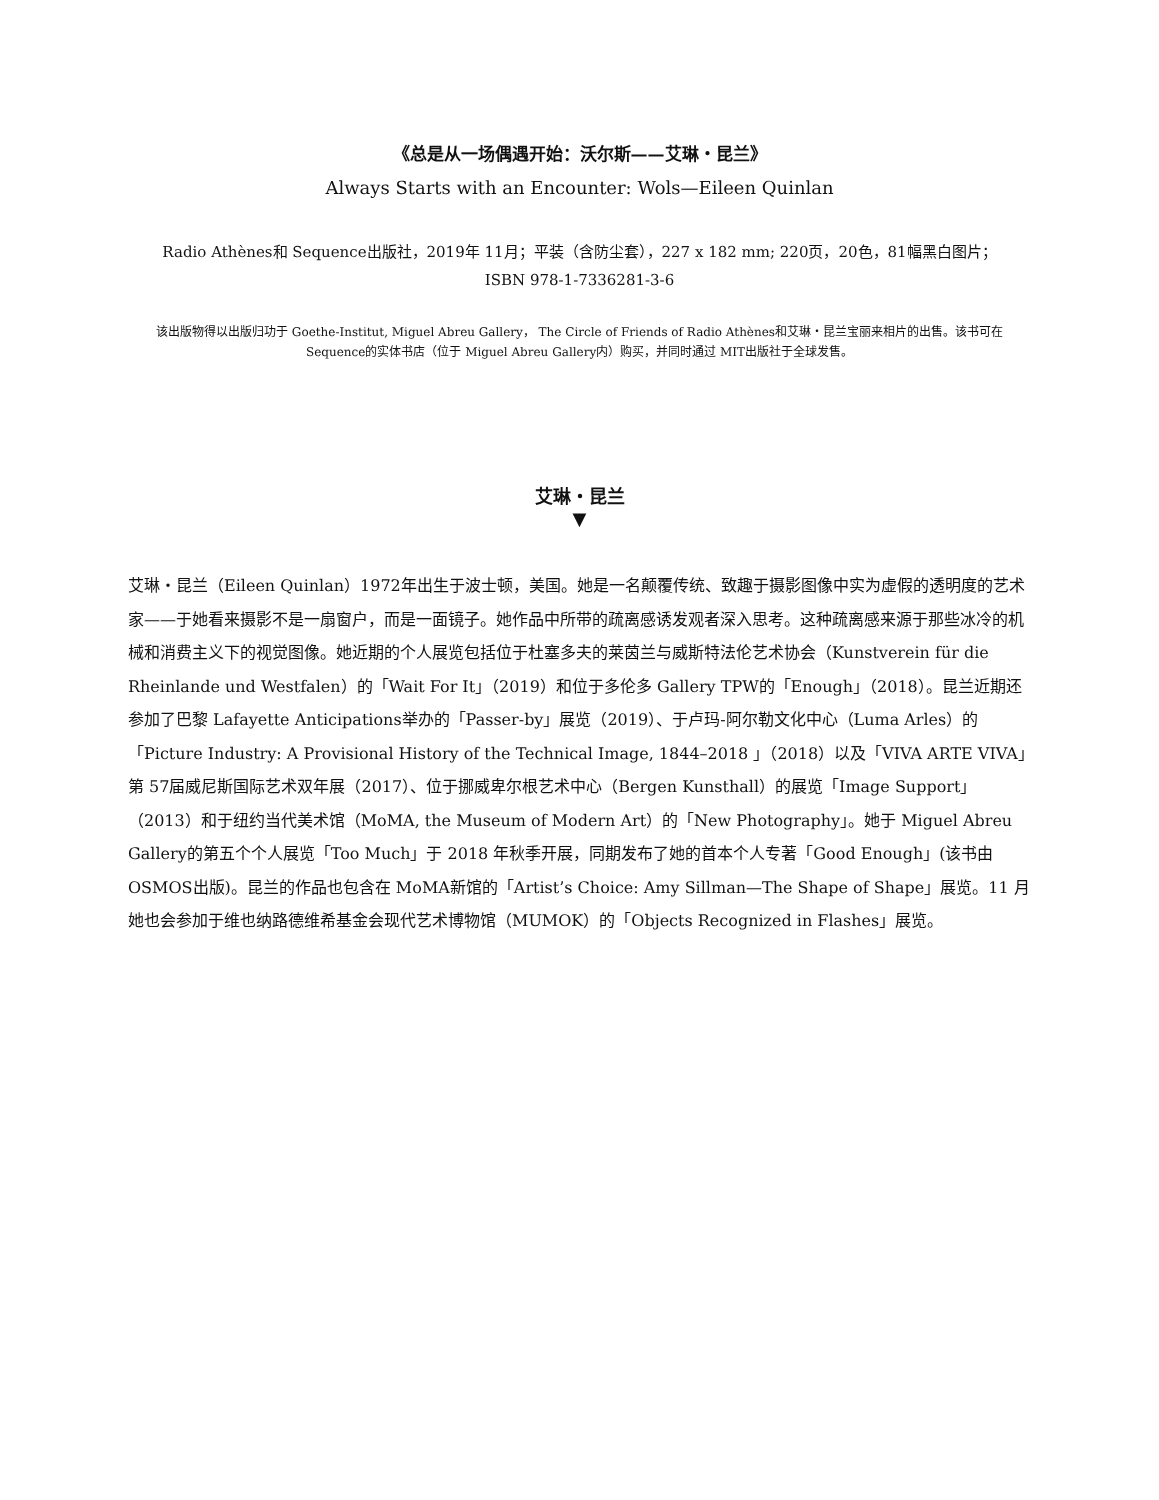《总是从一场偶遇开始：沃尔斯——艾琳・昆兰》
Always Starts with an Encounter: Wols—Eileen Quinlan
Radio Athènes和 Sequence出版社，2019年 11月；平装（含防尘套），227 x 182 mm; 220页，20色，81幅黑白图片；ISBN 978-1-7336281-3-6
该出版物得以出版归功于 Goethe-Institut, Miguel Abreu Gallery， The Circle of Friends of Radio Athènes和艾琳・昆兰宝丽来相片的出售。该书可在 Sequence的实体书店（位于 Miguel Abreu Gallery内）购买，并同时通过 MIT出版社于全球发售。
艾琳・昆兰
▼
艾琳・昆兰（Eileen Quinlan）1972年出生于波士顿，美国。她是一名颠覆传统、致趣于摄影图像中实为虚假的透明度的艺术家——于她看来摄影不是一扇窗户，而是一面镜子。她作品中所带的疏离感诱发观者深入思考。这种疏离感来源于那些冰冷的机械和消费主义下的视觉图像。她近期的个人展览包括位于杜塞多夫的莱茵兰与威斯特法伦艺术协会（Kunstverein für die Rheinlande und Westfalen）的「Wait For It」（2019）和位于多伦多 Gallery TPW的「Enough」（2018）。昆兰近期还参加了巴黎 Lafayette Anticipations举办的「Passer-by」展览（2019）、于卢玛-阿尔勒文化中心（Luma Arles）的「Picture Industry: A Provisional History of the Technical Image, 1844–2018 」（2018）以及「VIVA ARTE VIVA」第 57届威尼斯国际艺术双年展（2017）、位于挪威卑尔根艺术中心（Bergen Kunsthall）的展览「Image Support」（2013）和于纽约当代美术馆（MoMA, the Museum of Modern Art）的「New Photography」。她于 Miguel Abreu Gallery的第五个个人展览「Too Much」于 2018 年秋季开展，同期发布了她的首本个人专著「Good Enough」(该书由 OSMOS出版)。昆兰的作品也包含在 MoMA新馆的「Artist’s Choice: Amy Sillman—The Shape of Shape」展览。11 月她也会参加于维也纳路德维希基金会现代艺术博物馆（MUMOK）的「Objects Recognized in Flashes」展览。